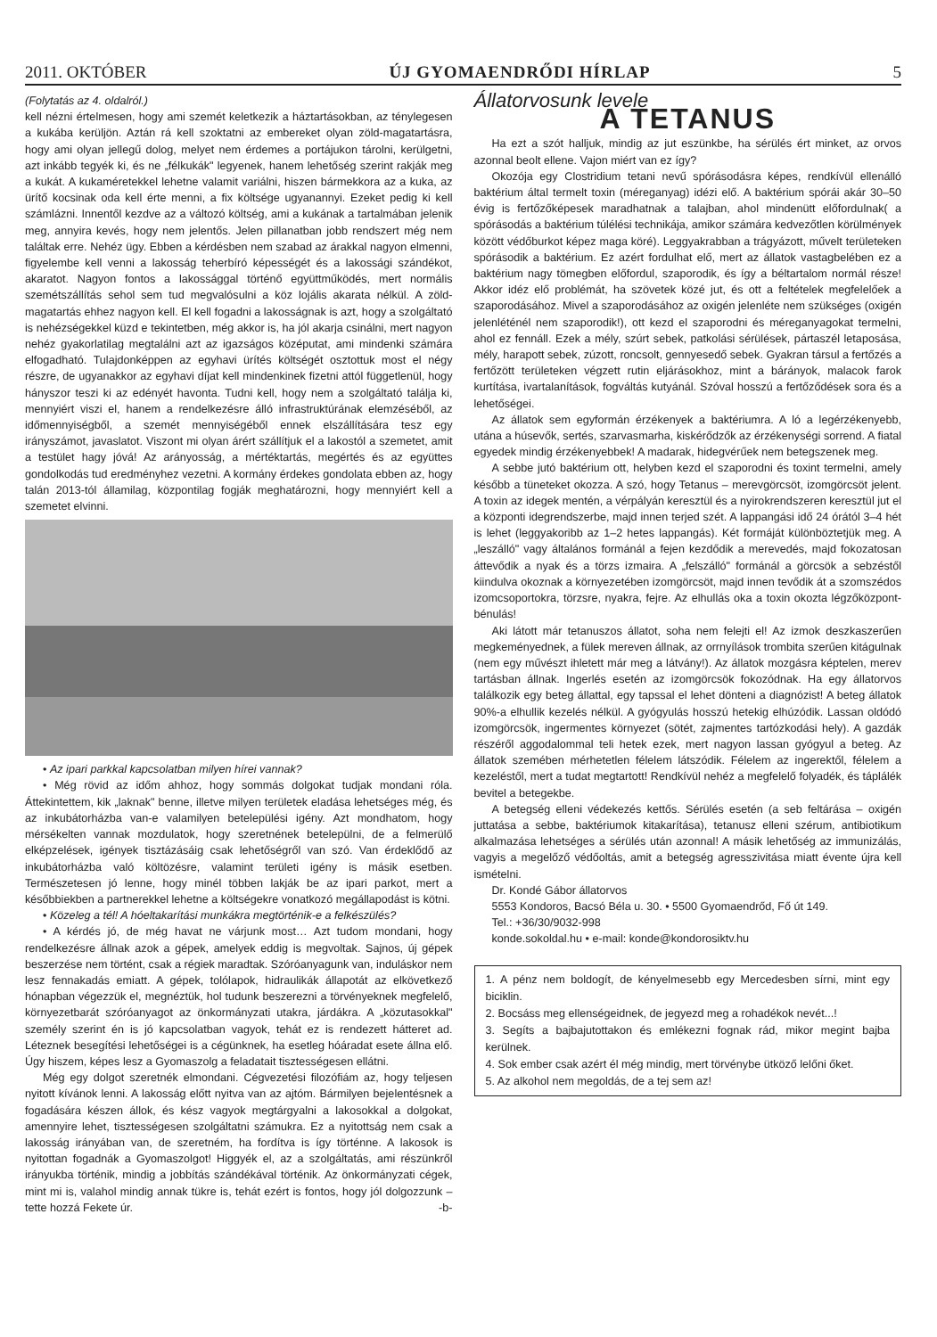2011. OKTÓBER ÚJ GYOMAENDRŐDI HÍRLAP 5
(Folytatás az 4. oldalról.)
kell nézni értelmesen, hogy ami szemét keletkezik a háztartásokban, az ténylegesen a kukába kerüljön. Aztán rá kell szoktatni az embereket olyan zöld-magatartásra, hogy ami olyan jellegű dolog, melyet nem érdemes a portájukon tárolni, kerülgetni, azt inkább tegyék ki, és ne „félkukák" legyenek, hanem lehetőség szerint rakják meg a kukát. A kukaméretekkel lehetne valamit variálni, hiszen bármekkora az a kuka, az ürítő kocsinak oda kell érte menni, a fix költsége ugyanannyi. Ezeket pedig ki kell számlázni. Innentől kezdve az a változó költség, ami a kukának a tartalmában jelenik meg, annyira kevés, hogy nem jelentős. Jelen pillanatban jobb rendszert még nem találtak erre. Nehéz ügy. Ebben a kérdésben nem szabad az árakkal nagyon elmenni, figyelembe kell venni a lakosság teherbíró képességét és a lakossági szándékot, akaratot. Nagyon fontos a lakossággal történő együttműködés, mert normális szemétszállítás sehol sem tud megvalósulni a köz lojális akarata nélkül. A zöld-magatartás ehhez nagyon kell. El kell fogadni a lakosságnak is azt, hogy a szolgáltató is nehézségekkel küzd e tekintetben, még akkor is, ha jól akarja csinálni, mert nagyon nehéz gyakorlatilag megtalálni azt az igazságos középutat, ami mindenki számára elfogadható. Tulajdonképpen az egyhavi ürítés költségét osztottuk most el négy részre, de ugyanakkor az egyhavi díjat kell mindenkinek fizetni attól függetlenül, hogy hányszor teszi ki az edényét havonta. Tudni kell, hogy nem a szolgáltató találja ki, mennyiért viszi el, hanem a rendelkezésre álló infrastruktúrának elemzéséből, az időmennyiségből, a szemét mennyiségéből ennek elszállítására tesz egy irányszámot, javaslatot. Viszont mi olyan árért szállítjuk el a lakostól a szemetet, amit a testület hagy jóvá! Az arányosság, a mértéktartás, megértés és az együttes gondolkodás tud eredményhez vezetni. A kormány érdekes gondolata ebben az, hogy talán 2013-tól államilag, központilag fogják meghatározni, hogy mennyiért kell a szemetet elvinni.
• Az ipari parkkal kapcsolatban milyen hírei vannak?
• Még rövid az időm ahhoz, hogy sommás dolgokat tudjak mondani róla. Áttekintettem, kik „laknak" benne, illetve milyen területek eladása lehetséges még, és az inkubátorházba van-e valamilyen betelepülési igény. Azt mondhatom, hogy mérsékelten vannak mozdulatok, hogy szeretnének betelepülni, de a felmerülő elképzelések, igények tisztázásáig csak lehetőségről van szó. Van érdeklődő az inkubátorházba való költözésre, valamint területi igény is másik esetben. Természetesen jó lenne, hogy minél többen lakják be az ipari parkot, mert a későbbiekben a partnerekkel lehetne a költségekre vonatkozó megállapodást is kötni.
• Közeleg a tél! A hóeltakarítási munkákra megtörténik-e a felkészülés?
• A kérdés jó, de még havat ne várjunk most… Azt tudom mondani, hogy rendelkezésre állnak azok a gépek, amelyek eddig is megvoltak. Sajnos, új gépek beszerzése nem történt, csak a régiek maradtak. Szóróanyagunk van, induláskor nem lesz fennakadás emiatt. A gépek, tolólapok, hidraulikák állapotát az elkövetkező hónapban végezzük el, megnéztük, hol tudunk beszerezni a törvényeknek megfelelő, környezetbarát szóróanyagot az önkormányzati utakra, járdákra. A „közutasokkal" személy szerint én is jó kapcsolatban vagyok, tehát ez is rendezett hátteret ad. Léteznek besegítési lehetőségei is a cégünknek, ha esetleg hóáradat esete állna elő. Úgy hiszem, képes lesz a Gyomaszolg a feladatait tisztességesen ellátni.
Még egy dolgot szeretnék elmondani. Cégvezetési filozófiám az, hogy teljesen nyitott kívánok lenni. A lakosság előtt nyitva van az ajtóm. Bármilyen bejelentésnek a fogadására készen állok, és kész vagyok megtárgyalni a lakosokkal a dolgokat, amennyire lehet, tisztességesen szolgáltatni számukra. Ez a nyitottság nem csak a lakosság irányában van, de szeretném, ha fordítva is így történne. A lakosok is nyitottan fogadnák a Gyomaszolgot! Higgyék el, az a szolgáltatás, ami részünkről irányukba történik, mindig a jobbítás szándékával történik. Az önkormányzati cégek, mint mi is, valahol mindig annak tükre is, tehát ezért is fontos, hogy jól dolgozzunk – tette hozzá Fekete úr. -b-
Állatorvosunk levele
A TETANUS
Ha ezt a szót halljuk, mindig az jut eszünkbe, ha sérülés ért minket, az orvos azonnal beolt ellene. Vajon miért van ez így?
Okozója egy Clostridium tetani nevű spórásodásra képes, rendkívül ellenálló baktérium által termelt toxin (méreganyag) idézi elő. A baktérium spórái akár 30–50 évig is fertőzőképesek maradhatnak a talajban, ahol mindenütt előfordulnak( a spórásodás a baktérium túlélési technikája, amikor számára kedvezőtlen körülmények között védőburkot képez maga köré). Leggyakrabban a trágyázott, művelt területeken spórásodik a baktérium. Ez azért fordulhat elő, mert az állatok vastagbelében ez a baktérium nagy tömegben előfordul, szaporodik, és így a béltartalom normál része! Akkor idéz elő problémát, ha szövetek közé jut, és ott a feltételek megfelelőek a szaporodásához. Mivel a szaporodásához az oxigén jelenléte nem szükséges (oxigén jelenléténél nem szaporodik!), ott kezd el szaporodni és méreganyagokat termelni, ahol ez fennáll. Ezek a mély, szúrt sebek, patkolási sérülések, pártaszél letaposása, mély, harapott sebek, zúzott, roncsolt, gennyesedő sebek. Gyakran társul a fertőzés a fertőzött területeken végzett rutin eljárásokhoz, mint a bárányok, malacok farok kurtítása, ivartalanítások, fogváltás kutyánál. Szóval hosszú a fertőződések sora és a lehetőségei.
Az állatok sem egyformán érzékenyek a baktériumra. A ló a legérzékenyebb, utána a húsevők, sertés, szarvasmarha, kiskérődzők az érzékenységi sorrend. A fiatal egyedek mindig érzékenyebbek! A madarak, hidegvérűek nem betegszenek meg.
A sebbe jutó baktérium ott, helyben kezd el szaporodni és toxint termelni, amely később a tüneteket okozza. A szó, hogy Tetanus – merevgörcsöt, izomgörcsöt jelent. A toxin az idegek mentén, a vérpályán keresztül és a nyirokrendszeren keresztül jut el a központi idegrendszerbe, majd innen terjed szét. A lappangási idő 24 órától 3–4 hét is lehet (leggyakoribb az 1–2 hetes lappangás). Két formáját különböztetjük meg. A „leszálló" vagy általános formánál a fejen kezdődik a merevedés, majd fokozatosan áttevődik a nyak és a törzs izmaira. A „felszálló" formánál a görcsök a sebzéstől kiindulva okoznak a környezetében izomgörcsöt, majd innen tevődik át a szomszédos izomcsoportokra, törzsre, nyakra, fejre. Az elhullás oka a toxin okozta légzőközpont-bénulás!
Aki látott már tetanuszos állatot, soha nem felejti el! Az izmok deszkaszerűen megkeményednek, a fülek mereven állnak, az orrnyílások trombita szerűen kitágulnak (nem egy művészt ihletett már meg a látvány!). Az állatok mozgásra képtelen, merev tartásban állnak. Ingerlés esetén az izomgörcsök fokozódnak. Ha egy állatorvos találkozik egy beteg állattal, egy tapssal el lehet dönteni a diagnózist! A beteg állatok 90%-a elhullik kezelés nélkül. A gyógyulás hosszú hetekig elhúzódik. Lassan oldódó izomgörcsök, ingermentes környezet (sötét, zajmentes tartózkodási hely). A gazdák részéről aggodalommal teli hetek ezek, mert nagyon lassan gyógyul a beteg. Az állatok szemében mérhetetlen félelem látszódik. Félelem az ingerektől, félelem a kezeléstől, mert a tudat megtartott! Rendkívül nehéz a megfelelő folyadék, és táplálék bevitel a betegekbe.
A betegség elleni védekezés kettős. Sérülés esetén (a seb feltárása – oxigén juttatása a sebbe, baktériumok kitakarítása), tetanusz elleni szérum, antibiotikum alkalmazása lehetséges a sérülés után azonnal! A másik lehetőség az immunizálás, vagyis a megelőző védőoltás, amit a betegség agresszivitása miatt évente újra kell ismételni.
Dr. Kondé Gábor állatorvos
5553 Kondoros, Bacsó Béla u. 30. • 5500 Gyomaendrőd, Fő út 149.
Tel.: +36/30/9032-998
konde.sokoldal.hu • e-mail: konde@kondorosiktv.hu
1. A pénz nem boldogít, de kényelmesebb egy Mercedesben sírni, mint egy biciklin.
2. Bocsáss meg ellenségeidnek, de jegyezd meg a rohadékok nevét...!
3. Segíts a bajbajutottakon és emlékezni fognak rád, mikor megint bajba kerülnek.
4. Sok ember csak azért él még mindig, mert törvénybe ütköző lelőni őket.
5. Az alkohol nem megoldás, de a tej sem az!